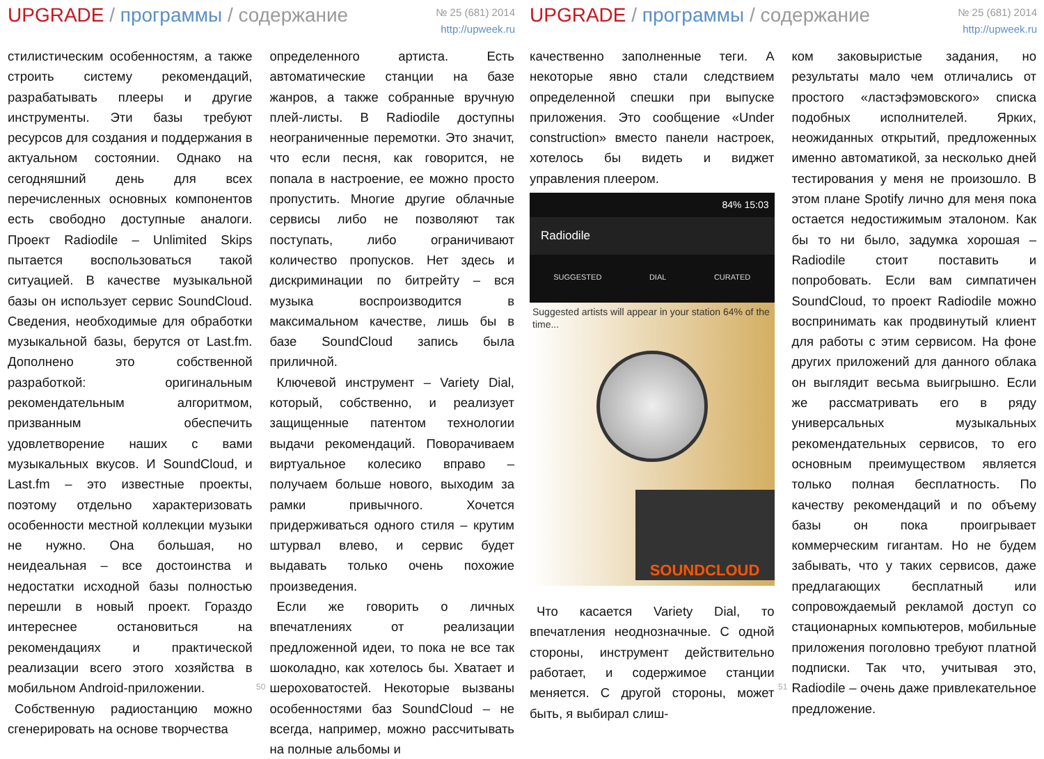UPGRADE / программы / содержание
№ 25 (681) 2014
http://upweek.ru
стилистическим особенностям, а также строить систему рекомендаций, разрабатывать плееры и другие инструменты. Эти базы требуют ресурсов для создания и поддержания в актуальном состоянии. Однако на сегодняшний день для всех перечисленных основных компонентов есть свободно доступные аналоги. Проект Radiodile – Unlimited Skips пытается воспользоваться такой ситуацией. В качестве музыкальной базы он использует сервис SoundCloud. Сведения, необходимые для обработки музыкальной базы, берутся от Last.fm. Дополнено это собственной разработкой: оригинальным рекомендательным алгоритмом, призванным обеспечить удовлетворение наших с вами музыкальных вкусов. И SoundCloud, и Last.fm – это известные проекты, поэтому отдельно характеризовать особенности местной коллекции музыки не нужно. Она большая, но неидеальная – все достоинства и недостатки исходной базы полностью перешли в новый проект. Гораздо интереснее остановиться на рекомендациях и практической реализации всего этого хозяйства в мобильном Android-приложении.
Собственную радиостанцию можно сгенерировать на основе творчества
определенного артиста. Есть автоматические станции на базе жанров, а также собранные вручную плей-листы. В Radiodile доступны неограниченные перемотки. Это значит, что если песня, как говорится, не попала в настроение, ее можно просто пропустить. Многие другие облачные сервисы либо не позволяют так поступать, либо ограничивают количество пропусков. Нет здесь и дискриминации по битрейту – вся музыка воспроизводится в максимальном качестве, лишь бы в базе SoundCloud запись была приличной.
Ключевой инструмент – Variety Dial, который, собственно, и реализует защищенные патентом технологии выдачи рекомендаций. Поворачиваем виртуальное колесико вправо – получаем больше нового, выходим за рамки привычного. Хочется придерживаться одного стиля – крутим штурвал влево, и сервис будет выдавать только очень похожие произведения.
Если же говорить о личных впечатлениях от реализации предложенной идеи, то пока не все так шоколадно, как хотелось бы. Хватает и шероховатостей. Некоторые вызваны особенностями баз SoundCloud – не всегда, например, можно рассчитывать на полные альбомы и
50
UPGRADE / программы / содержание
№ 25 (681) 2014
http://upweek.ru
качественно заполненные теги. А некоторые явно стали следствием определенной спешки при выпуске приложения. Это сообщение «Under construction» вместо панели настроек, хотелось бы видеть и виджет управления плеером.
84% 15:03
Radiodile
SUGGESTED DIAL CURATED
Suggested artists will appear in your station 64% of the time...
SOUNDCLOUD
Что касается Variety Dial, то впечатления неоднозначные. С одной стороны, инструмент действительно работает, и содержимое станции меняется. С другой стороны, может быть, я выбирал слиш-
ком заковыристые задания, но результаты мало чем отличались от простого «ластэфэмовского» списка подобных исполнителей. Ярких, неожиданных открытий, предложенных именно автоматикой, за несколько дней тестирования у меня не произошло. В этом плане Spotify лично для меня пока остается недостижимым эталоном. Как бы то ни было, задумка хорошая – Radiodile стоит поставить и попробовать. Если вам симпатичен SoundCloud, то проект Radiodile можно воспринимать как продвинутый клиент для работы с этим сервисом. На фоне других приложений для данного облака он выглядит весьма выигрышно. Если же рассматривать его в ряду универсальных музыкальных рекомендательных сервисов, то его основным преимуществом является только полная бесплатность. По качеству рекомендаций и по объему базы он пока проигрывает коммерческим гигантам. Но не будем забывать, что у таких сервисов, даже предлагающих бесплатный или сопровождаемый рекламой доступ со стационарных компьютеров, мобильные приложения поголовно требуют платной подписки. Так что, учитывая это, Radiodile – очень даже привлекательное предложение.
51